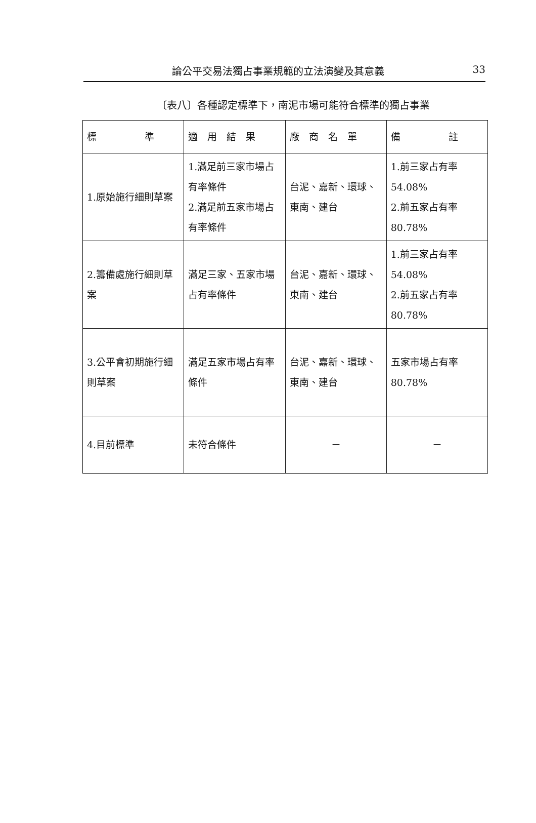論公平交易法獨占事業規範的立法演變及其意義 33
〔表八〕各種認定標準下，南泥市場可能符合標準的獨占事業
| 標 準 | 適 用 結 果 | 廠 商 名 單 | 備 註 |
| --- | --- | --- | --- |
| 1.原始施行細則草案 | 1.滿足前三家市場占有率條件 2.滿足前五家市場占有率條件 | 台泥、嘉新、環球、東南、建台 | 1.前三家占有率54.08% 2.前五家占有率80.78% |
| 2.籌備處施行細則草案 | 滿足三家、五家市場占有率條件 | 台泥、嘉新、環球、東南、建台 | 1.前三家占有率54.08% 2.前五家占有率80.78% |
| 3.公平會初期施行細則草案 | 滿足五家市場占有率條件 | 台泥、嘉新、環球、東南、建台 | 五家市場占有率80.78% |
| 4.目前標準 | 未符合條件 | － | － |